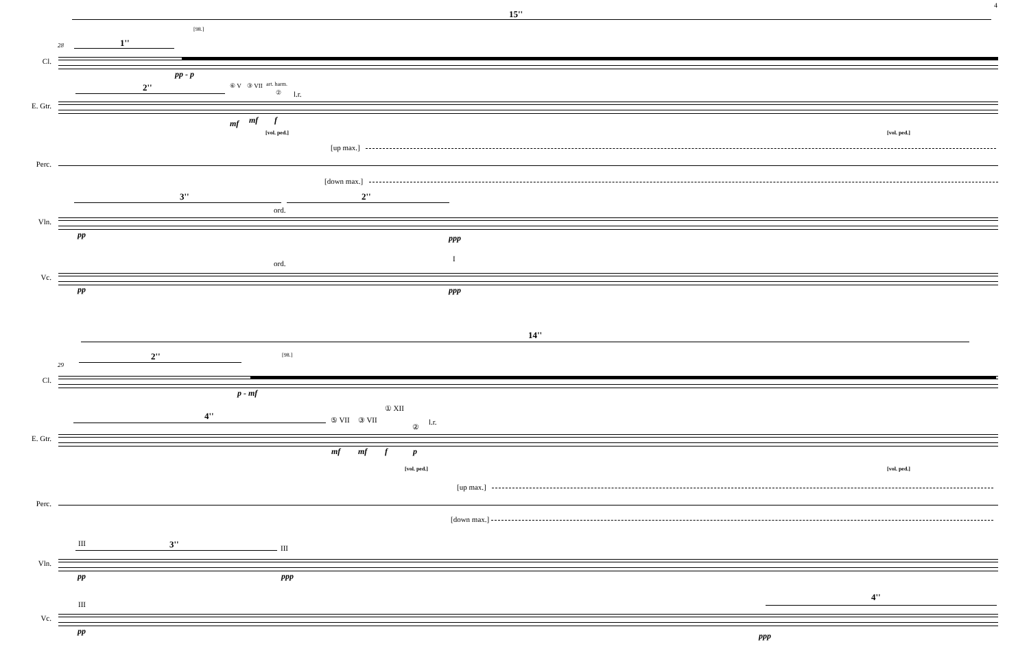4
15''
[98.]
28 1''
Cl.
pp - p
2'' ⑥ V ③ VII art. harm.
② l.r.
E. Gtr.
mf mf f
[vol. ped.] [vol. ped.]
[up max.]
Perc.
[down max.]
3'' 2''
ord.
Vln.
pp ppp
ord.
I
Vc.
pp ppp
14''
[98.]
29
2''
Cl.
p - mf
4'' ⑤ VII ③ VII
① XII
②
l.r.
E. Gtr.
mf mf f p
[vol. ped.] [vol. ped.]
[up max.]
Perc.
[down max.]
III 3'' III
Vln.
pp ppp
4''
III
Vc.
pp ppp